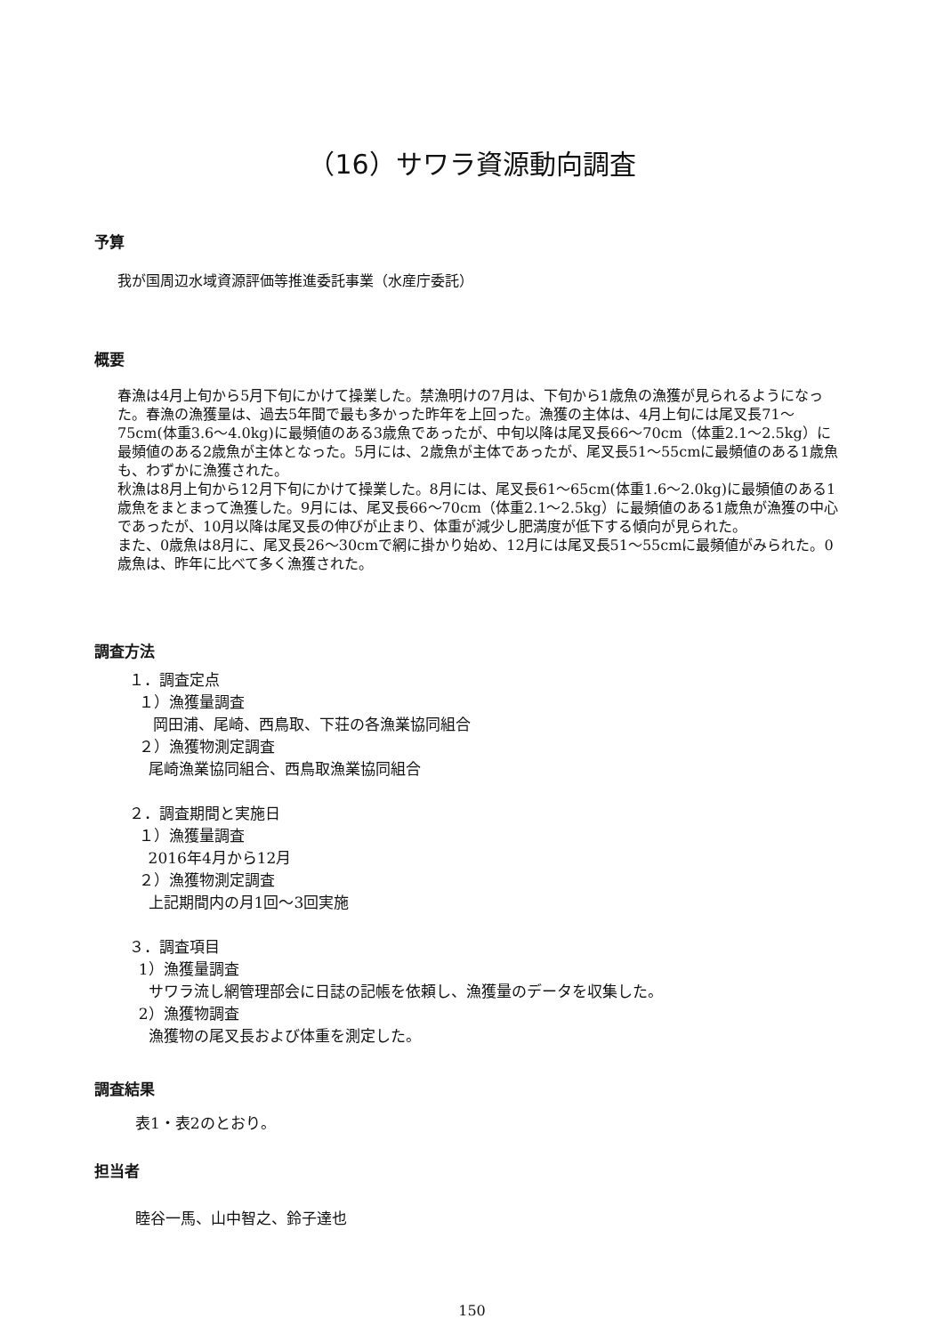（16）サワラ資源動向調査
予算
我が国周辺水域資源評価等推進委託事業（水産庁委託）
概要
春漁は4月上旬から5月下旬にかけて操業した。禁漁明けの7月は、下旬から1歳魚の漁獲が見られるようになった。春漁の漁獲量は、過去5年間で最も多かった昨年を上回った。漁獲の主体は、4月上旬には尾叉長71～75cm(体重3.6～4.0kg)に最頻値のある3歳魚であったが、中旬以降は尾叉長66～70cm（体重2.1～2.5kg）に最頻値のある2歳魚が主体となった。5月には、2歳魚が主体であったが、尾叉長51～55cmに最頻値のある1歳魚も、わずかに漁獲された。
秋漁は8月上旬から12月下旬にかけて操業した。8月には、尾叉長61～65cm(体重1.6～2.0kg)に最頻値のある1歳魚をまとまって漁獲した。9月には、尾叉長66～70cm（体重2.1～2.5kg）に最頻値のある1歳魚が漁獲の中心であったが、10月以降は尾叉長の伸びが止まり、体重が減少し肥満度が低下する傾向が見られた。
また、0歳魚は8月に、尾叉長26～30cmで網に掛かり始め、12月には尾叉長51～55cmに最頻値がみられた。0歳魚は、昨年に比べて多く漁獲された。
調査方法
１．調査定点
１）漁獲量調査
岡田浦、尾崎、西鳥取、下荘の各漁業協同組合
２）漁獲物測定調査
尾崎漁業協同組合、西鳥取漁業協同組合
２．調査期間と実施日
１）漁獲量調査
2016年4月から12月
２）漁獲物測定調査
上記期間内の月1回～3回実施
３．調査項目
1）漁獲量調査
サワラ流し網管理部会に日誌の記帳を依頼し、漁獲量のデータを収集した。
2）漁獲物調査
漁獲物の尾叉長および体重を測定した。
調査結果
表1・表2のとおり。
担当者
睦谷一馬、山中智之、鈴子達也
150